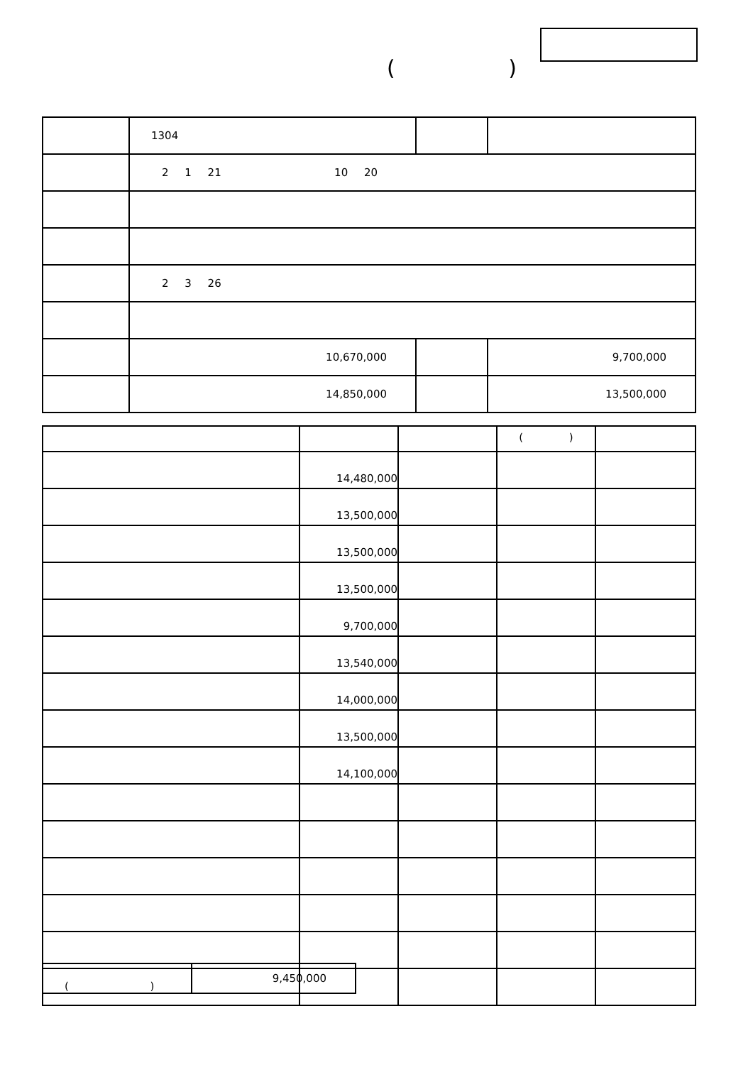( )
| | 1304 | | |
| | 2 1 21 10 20 | | |
| | 2 3 26 | | |
| | 10,670,000 | | 9,700,000 |
| | 14,850,000 | | 13,500,000 |
| | | | ( ) | |
| | 14,480,000 | | | |
| | 13,500,000 | | | |
| | 13,500,000 | | | |
| | 13,500,000 | | | |
| | 9,700,000 | | | |
| | 13,540,000 | | | |
| | 14,000,000 | | | |
| | 13,500,000 | | | |
| | 14,100,000 | | | |
| ( ) | 9,450,000 |